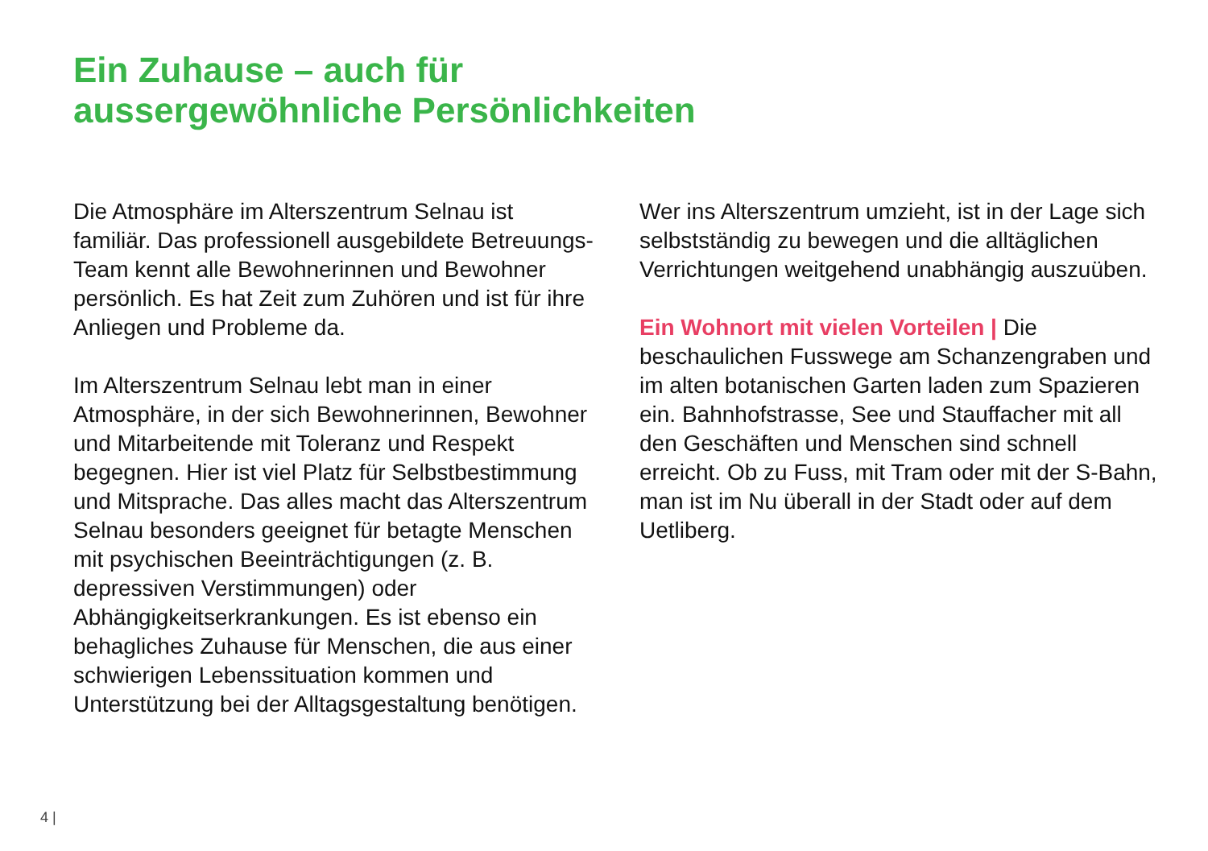Ein Zuhause – auch für
aussergewöhnliche Persönlichkeiten
Die Atmosphäre im Alterszentrum Selnau ist familiär. Das professionell ausgebildete Betreuungs-Team kennt alle Bewohnerinnen und Bewohner persönlich. Es hat Zeit zum Zuhören und ist für ihre Anliegen und Probleme da.
Im Alterszentrum Selnau lebt man in einer Atmosphäre, in der sich Bewohnerinnen, Bewohner und Mitarbeitende mit Toleranz und Respekt begegnen. Hier ist viel Platz für Selbstbestimmung und Mitsprache. Das alles macht das Alterszentrum Selnau besonders geeignet für betagte Menschen mit psychischen Beeinträchtigungen (z. B. depressiven Verstimmungen) oder Abhängigkeitserkrankungen. Es ist ebenso ein behagliches Zuhause für Menschen, die aus einer schwierigen Lebenssituation kommen und Unterstützung bei der Alltagsgestaltung benötigen.
Wer ins Alterszentrum umzieht, ist in der Lage sich selbstständig zu bewegen und die alltäglichen Verrichtungen weitgehend unabhängig auszuüben.
Ein Wohnort mit vielen Vorteilen | Die beschaulichen Fusswege am Schanzengraben und im alten botanischen Garten laden zum Spazieren ein. Bahnhofstrasse, See und Stauffacher mit all den Geschäften und Menschen sind schnell erreicht. Ob zu Fuss, mit Tram oder mit der S-Bahn, man ist im Nu überall in der Stadt oder auf dem Uetliberg.
4 |